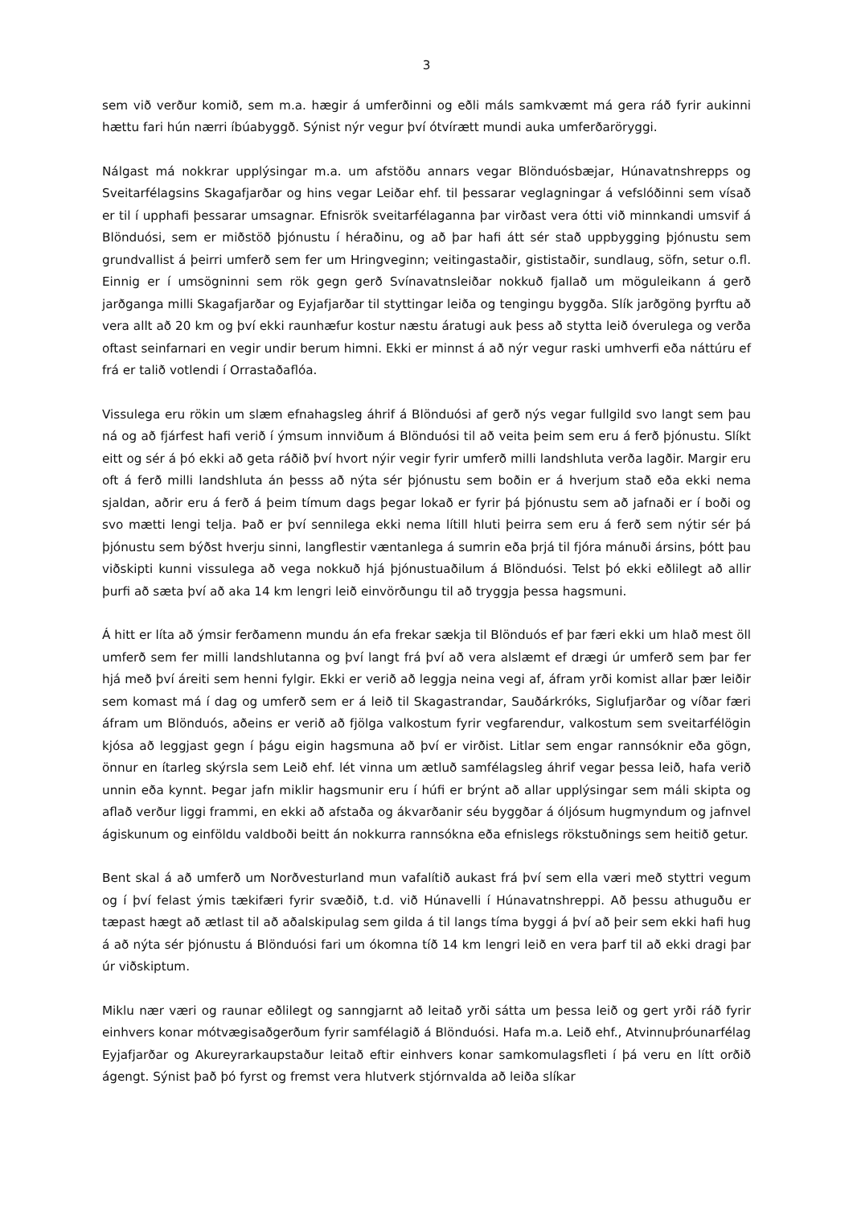3
sem við verður komið, sem m.a. hægir á umferðinni og eðli máls samkvæmt má gera ráð fyrir aukinni hættu fari hún nærri íbúabyggð. Sýnist nýr vegur því ótvírætt mundi auka umferðaröryggi.
Nálgast má nokkrar upplýsingar m.a. um afstöðu annars vegar Blönduósbæjar, Húnavatnshrepps og Sveitarfélagsins Skagafjarðar og hins vegar Leiðar ehf. til þessarar veglagningar á vefslóðinni sem vísað er til í upphafi þessarar umsagnar. Efnisrök sveitarfélaganna þar virðast vera ótti við minnkandi umsvif á Blönduósi, sem er miðstöð þjónustu í héraðinu, og að þar hafi átt sér stað uppbygging þjónustu sem grundvallist á þeirri umferð sem fer um Hringveginn; veitingastaðir, gististaðir, sundlaug, söfn, setur o.fl. Einnig er í umsögninni sem rök gegn gerð Svínavatnsleiðar nokkuð fjallað um möguleikann á gerð jarðganga milli Skagafjarðar og Eyjafjarðar til styttingar leiða og tengingu byggða. Slík jarðgöng þyrftu að vera allt að 20 km og því ekki raunhæfur kostur næstu áratugi auk þess að stytta leið óverulega og verða oftast seinfarnari en vegir undir berum himni. Ekki er minnst á að nýr vegur raski umhverfi eða náttúru ef frá er talið votlendi í Orrastaðaflóa.
Vissulega eru rökin um slæm efnahagsleg áhrif á Blönduósi af gerð nýs vegar fullgild svo langt sem þau ná og að fjárfest hafi verið í ýmsum innviðum á Blönduósi til að veita þeim sem eru á ferð þjónustu. Slíkt eitt og sér á þó ekki að geta ráðið því hvort nýir vegir fyrir umferð milli landshluta verða lagðir. Margir eru oft á ferð milli landshluta án þesss að nýta sér þjónustu sem boðin er á hverjum stað eða ekki nema sjaldan, aðrir eru á ferð á þeim tímum dags þegar lokað er fyrir þá þjónustu sem að jafnaði er í boði og svo mætti lengi telja. Það er því sennilega ekki nema lítill hluti þeirra sem eru á ferð sem nýtir sér þá þjónustu sem býðst hverju sinni, langflestir væntanlega á sumrin eða þrjá til fjóra mánuði ársins, þótt þau viðskipti kunni vissulega að vega nokkuð hjá þjónustuaðilum á Blönduósi. Telst þó ekki eðlilegt að allir þurfi að sæta því að aka 14 km lengri leið einvörðungu til að tryggja þessa hagsmuni.
Á hitt er líta að ýmsir ferðamenn mundu án efa frekar sækja til Blönduós ef þar færi ekki um hlað mest öll umferð sem fer milli landshlutanna og því langt frá því að vera alslæmt ef drægi úr umferð sem þar fer hjá með því áreiti sem henni fylgir. Ekki er verið að leggja neina vegi af, áfram yrði komist allar þær leiðir sem komast má í dag og umferð sem er á leið til Skagastrandar, Sauðárkróks, Siglufjarðar og víðar færi áfram um Blönduós, aðeins er verið að fjölga valkostum fyrir vegfarendur, valkostum sem sveitarfélögin kjósa að leggjast gegn í þágu eigin hagsmuna að því er virðist. Litlar sem engar rannsóknir eða gögn, önnur en ítarleg skýrsla sem Leið ehf. lét vinna um ætluð samfélagsleg áhrif vegar þessa leið, hafa verið unnin eða kynnt. Þegar jafn miklir hagsmunir eru í húfi er brýnt að allar upplýsingar sem máli skipta og aflað verður liggi frammi, en ekki að afstaða og ákvarðanir séu byggðar á óljósum hugmyndum og jafnvel ágiskunum og einföldu valdboði beitt án nokkurra rannsókna eða efnislegs rökstuðnings sem heitið getur.
Bent skal á að umferð um Norðvesturland mun vafalítið aukast frá því sem ella væri með styttri vegum og í því felast ýmis tækifæri fyrir svæðið, t.d. við Húnavelli í Húnavatnshreppi. Að þessu athuguðu er tæpast hægt að ætlast til að aðalskipulag sem gilda á til langs tíma byggi á því að þeir sem ekki hafi hug á að nýta sér þjónustu á Blönduósi fari um ókomna tíð 14 km lengri leið en vera þarf til að ekki dragi þar úr viðskiptum.
Miklu nær væri og raunar eðlilegt og sanngjarnt að leitað yrði sátta um þessa leið og gert yrði ráð fyrir einhvers konar mótvægisaðgerðum fyrir samfélagið á Blönduósi. Hafa m.a. Leið ehf., Atvinnuþróunarfélag Eyjafjarðar og Akureyrarkaupstaður leitað eftir einhvers konar samkomulagsfleti í þá veru en lítt orðið ágengt. Sýnist það þó fyrst og fremst vera hlutverk stjórnvalda að leiða slíkar